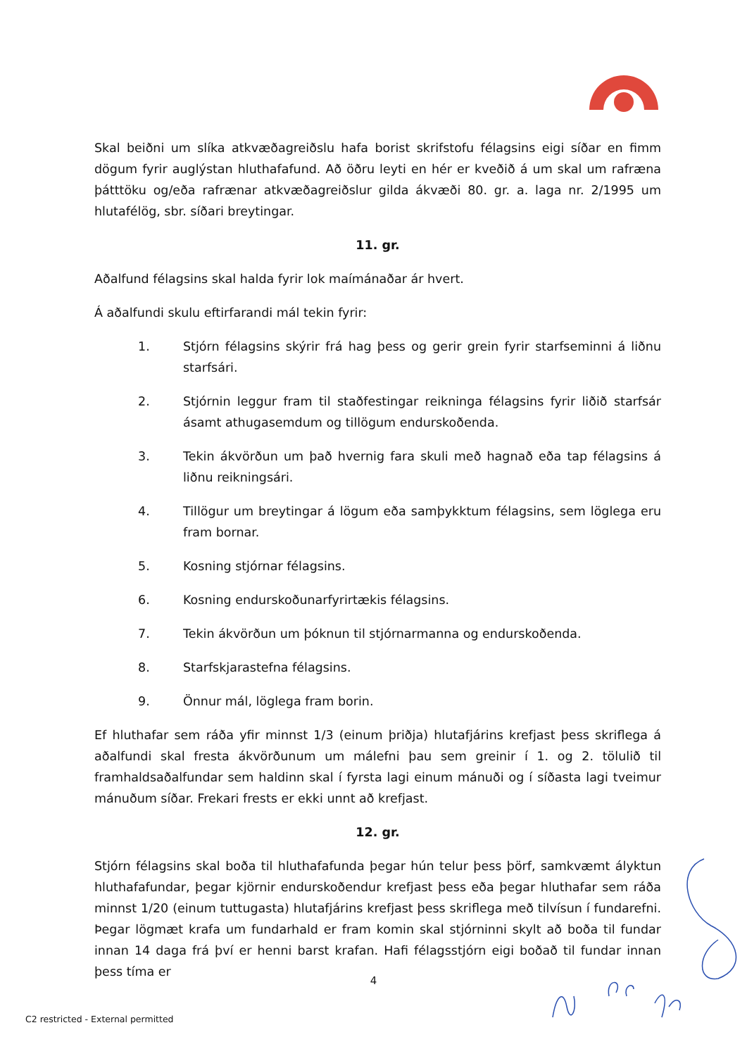Skal beiðni um slíka atkvæðagreiðslu hafa borist skrifstofu félagsins eigi síðar en fimm dögum fyrir auglýstan hluthafafund. Að öðru leyti en hér er kveðið á um skal um rafræna þátttöku og/eða rafrænar atkvæðagreiðslur gilda ákvæði 80. gr. a. laga nr. 2/1995 um hlutafélög, sbr. síðari breytingar.
11. gr.
Aðalfund félagsins skal halda fyrir lok maímánaðar ár hvert.
Á aðalfundi skulu eftirfarandi mál tekin fyrir:
1. Stjórn félagsins skýrir frá hag þess og gerir grein fyrir starfseminni á liðnu starfsári.
2. Stjórnin leggur fram til staðfestingar reikninga félagsins fyrir liðið starfsár ásamt athugasemdum og tillögum endurskoðenda.
3. Tekin ákvörðun um það hvernig fara skuli með hagnað eða tap félagsins á liðnu reikningsári.
4. Tillögur um breytingar á lögum eða samþykktum félagsins, sem löglega eru fram bornar.
5. Kosning stjórnar félagsins.
6. Kosning endurskoðunarfyrirtækis félagsins.
7. Tekin ákvörðun um þóknun til stjórnarmanna og endurskoðenda.
8. Starfskjarastefna félagsins.
9. Önnur mál, löglega fram borin.
Ef hluthafar sem ráða yfir minnst 1/3 (einum þriðja) hlutafjárins krefjast þess skriflega á aðalfundi skal fresta ákvörðunum um málefni þau sem greinir í 1. og 2. tölulið til framhaldsaðalfundar sem haldinn skal í fyrsta lagi einum mánuði og í síðasta lagi tveimur mánuðum síðar. Frekari frests er ekki unnt að krefjast.
12. gr.
Stjórn félagsins skal boða til hluthafafunda þegar hún telur þess þörf, samkvæmt ályktun hluthafafundar, þegar kjörnir endurskoðendur krefjast þess eða þegar hluthafar sem ráða minnst 1/20 (einum tuttugasta) hlutafjárins krefjast þess skriflega með tilvísun í fundarefni. Þegar lögmæt krafa um fundarhald er fram komin skal stjórninni skylt að boða til fundar innan 14 daga frá því er henni barst krafan. Hafi félagsstjórn eigi boðað til fundar innan þess tíma er
4
C2 restricted - External permitted